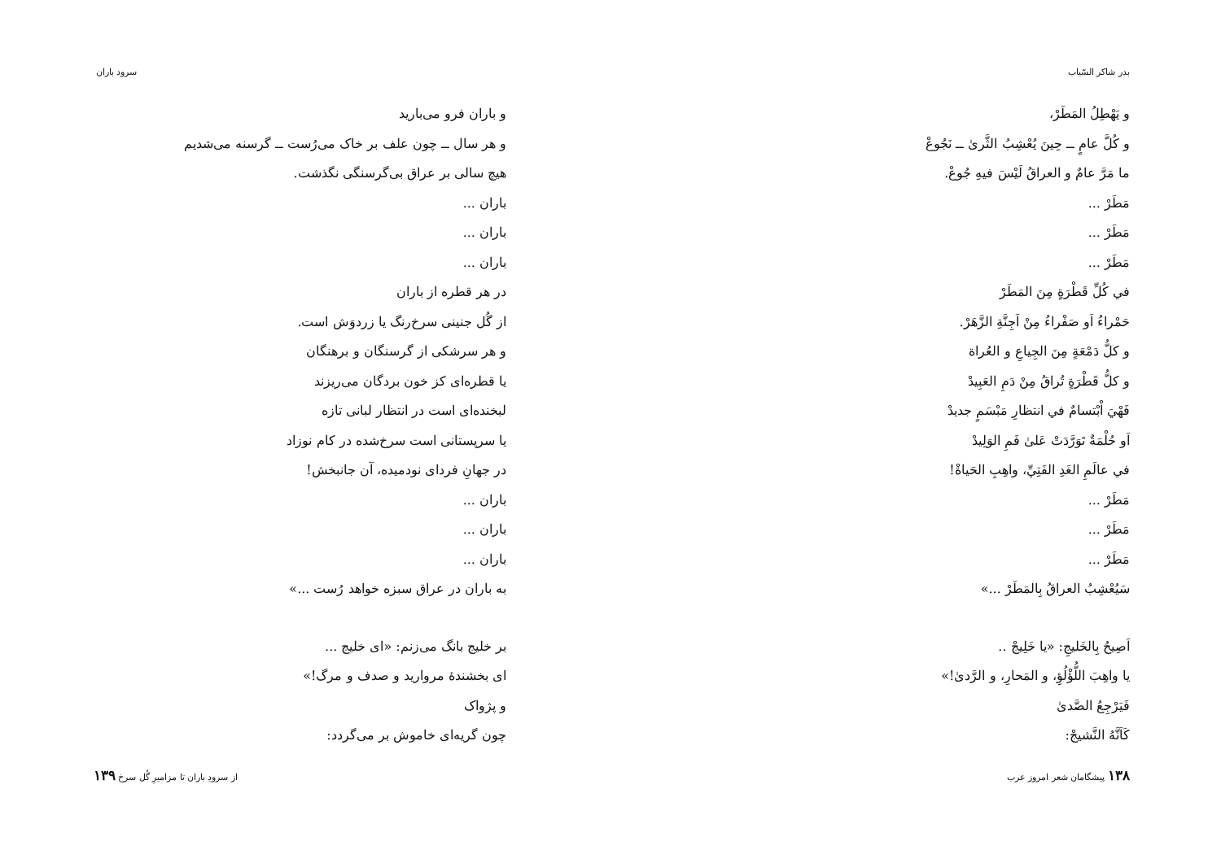بدر شاکر السّیاب
و يَهْطِلُ المَطَرْ،
و كُلَّ عامٍ ــ حِينَ يُعْشِبُ الثَّرىٰ ــ نَجُوعْ
ما مَرَّ عامٌ و العراقُ لَيْسَ فيهِ جُوعْ.
مَطَرْ ...
مَطَرْ ...
مَطَرْ ...
في كُلِّ قَطْرَةٍ مِنَ المَطَرْ
حَمْراءُ اَو صَفْراءُ مِنْ اَجِنَّةِ الزَّهَرْ.
و كلُّ دَمْعَةٍ مِنَ الجِياعِ و العُراة
و كلُّ قَطْرَةٍ تُراقُ مِنْ دَمِ العَبِيدْ
فَهْيَ اْبْتسامٌ في انتظارِ مَبْسَمٍ جديدْ
اَو حُلْمَةٌ تَوَرَّدَتْ عَلىٰ فَمِ الوَلِيدْ
في عالَمِ الغَدِ الفَتِيِّ، واهِبِ الحَياةْ!
مَطَرْ ...
مَطَرْ ...
مَطَرْ ...
سَيُعْشِبُ العراقُ بِالمَطَرْ ...»
اَصِيحُ بِالخَليجِ: «يا خَلِيجْ ..
يا واهِبَ اللُّؤْلُؤِ، و المَحارِ، و الرَّدىٰ!»
فَيَرْجِعُ الصَّدىٰ
كَاَنَّهُ النَّشيجْ:
۱۳۸ پیشگامان شعر امروز عرب
سرود باران
و باران فرو می‌بارید
و هر سال ــ چون علف بر خاک می‌رُست ــ گرسنه می‌شدیم
هیچ سالی بر عراق بی‌گرسنگی نگذشت.
باران ...
باران ...
باران ...
در هر قطره از باران
از گُل جنینی سرخ‌رنگ یا زردوَش است.
و هر سرشکی از گرسنگان و برهنگان
یا قطره‌ای کز خون بردگان می‌ریزند
لبخنده‌ای است در انتظار لبانی تازه
یا سرپستانی است سرخ‌شده در کام نوزاد
در جهانِ فردای نودمیده، آن جانبخش!
باران ...
باران ...
باران ...
به باران در عراق سبزه خواهد رُست ...»
بر خلیج بانگ می‌زنم: «ای خلیج ...
ای بخشندهٔ مروارید و صدف و مرگ!»
و پژواک
چون گریه‌ای خاموش بر می‌گردد:
از سرودِ باران تا مزامیرِ گُل سرخ ۱۳۹